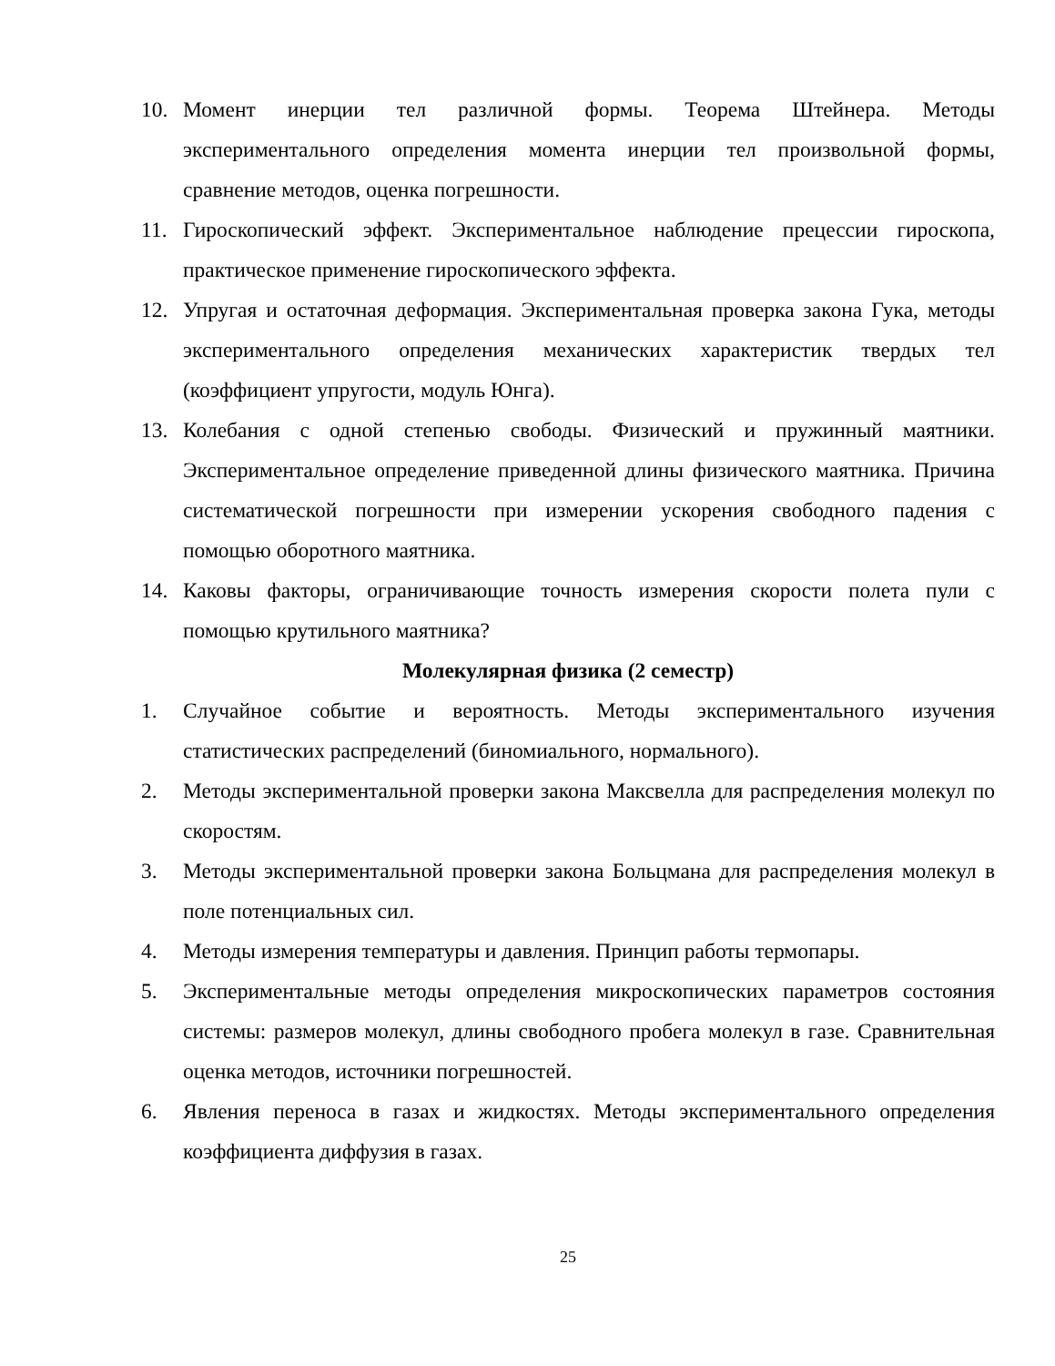10. Момент инерции тел различной формы. Теорема Штейнера. Методы экспериментального определения момента инерции тел произвольной формы, сравнение методов, оценка погрешности.
11. Гироскопический эффект. Экспериментальное наблюдение прецессии гироскопа, практическое применение гироскопического эффекта.
12. Упругая и остаточная деформация. Экспериментальная проверка закона Гука, методы экспериментального определения механических характеристик твердых тел (коэффициент упругости, модуль Юнга).
13. Колебания с одной степенью свободы. Физический и пружинный маятники. Экспериментальное определение приведенной длины физического маятника. Причина систематической погрешности при измерении ускорения свободного падения с помощью оборотного маятника.
14. Каковы факторы, ограничивающие точность измерения скорости полета пули с помощью крутильного маятника?
Молекулярная физика (2 семестр)
1. Случайное событие и вероятность. Методы экспериментального изучения статистических распределений (биномиального, нормального).
2. Методы экспериментальной проверки закона Максвелла для распределения молекул по скоростям.
3. Методы экспериментальной проверки закона Больцмана для распределения молекул в поле потенциальных сил.
4. Методы измерения температуры и давления. Принцип работы термопары.
5. Экспериментальные методы определения микроскопических параметров состояния системы: размеров молекул, длины свободного пробега молекул в газе. Сравнительная оценка методов, источники погрешностей.
6. Явления переноса в газах и жидкостях. Методы экспериментального определения коэффициента диффузия в газах.
25